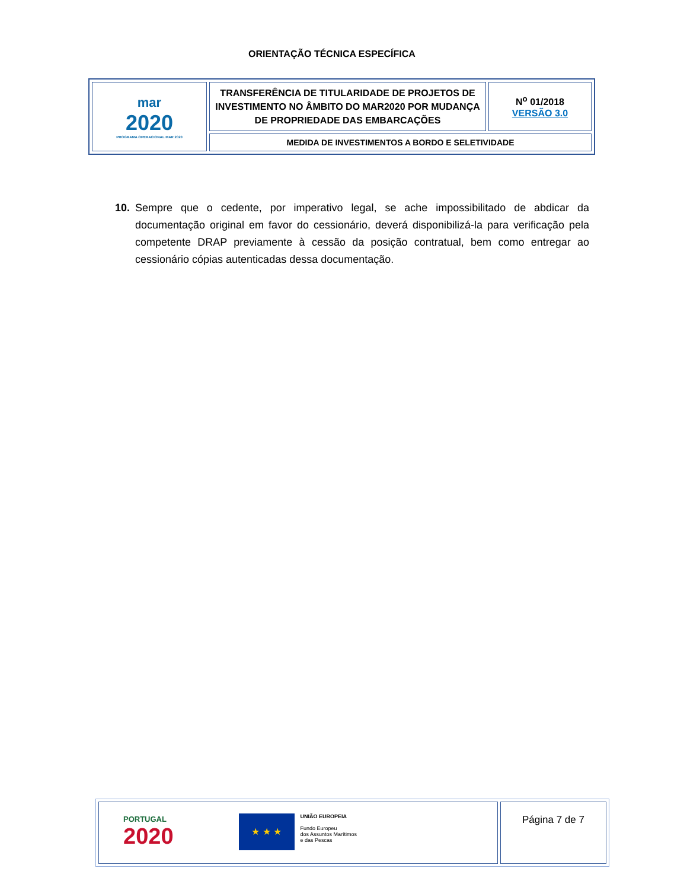ORIENTAÇÃO TÉCNICA ESPECÍFICA
| mar 2020 PROGRAMA OPERACIONAL MAR 2020 | TRANSFERÊNCIA DE TITULARIDADE DE PROJETOS DE INVESTIMENTO NO ÂMBITO DO MAR2020 POR MUDANÇA DE PROPRIEDADE DAS EMBARCAÇÕES | N<sup>o</sup> 01/2018 VERSÃO 3.0 |
| | MEDIDA DE INVESTIMENTOS A BORDO E SELETIVIDADE | |
10. Sempre que o cedente, por imperativo legal, se ache impossibilitado de abdicar da documentação original em favor do cessionário, deverá disponibilizá-la para verificação pela competente DRAP previamente à cessão da posição contratual, bem como entregar ao cessionário cópias autenticadas dessa documentação.
| PORTUGAL 2020 ★ ★ ★ UNIÃO EUROPEIA Fundo Europeu dos Assuntos Marítimos e das Pescas | Página 7 de 7 |